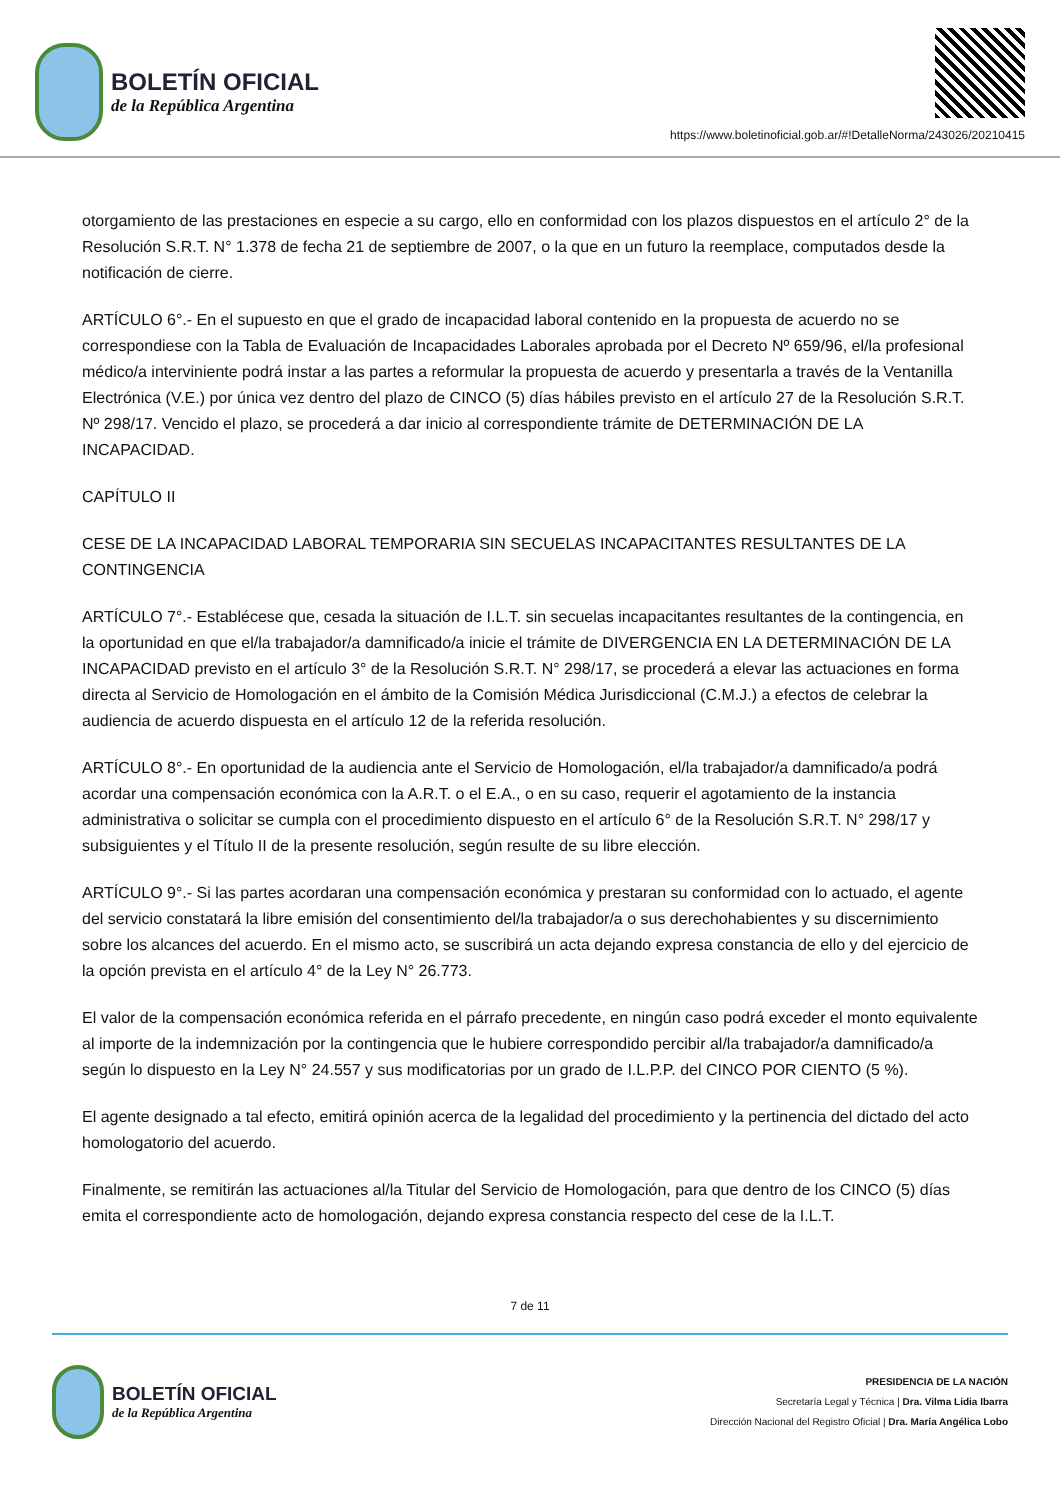BOLETÍN OFICIAL
de la República Argentina
https://www.boletinoficial.gob.ar/#!DetalleNorma/243026/20210415
otorgamiento de las prestaciones en especie a su cargo, ello en conformidad con los plazos dispuestos en el artículo 2° de la Resolución S.R.T. N° 1.378 de fecha 21 de septiembre de 2007, o la que en un futuro la reemplace, computados desde la notificación de cierre.
ARTÍCULO 6°.- En el supuesto en que el grado de incapacidad laboral contenido en la propuesta de acuerdo no se correspondiese con la Tabla de Evaluación de Incapacidades Laborales aprobada por el Decreto Nº 659/96, el/la profesional médico/a interviniente podrá instar a las partes a reformular la propuesta de acuerdo y presentarla a través de la Ventanilla Electrónica (V.E.) por única vez dentro del plazo de CINCO (5) días hábiles previsto en el artículo 27 de la Resolución S.R.T. Nº 298/17. Vencido el plazo, se procederá a dar inicio al correspondiente trámite de DETERMINACIÓN DE LA INCAPACIDAD.
CAPÍTULO II
CESE DE LA INCAPACIDAD LABORAL TEMPORARIA SIN SECUELAS INCAPACITANTES RESULTANTES DE LA CONTINGENCIA
ARTÍCULO 7°.- Establécese que, cesada la situación de I.L.T. sin secuelas incapacitantes resultantes de la contingencia, en la oportunidad en que el/la trabajador/a damnificado/a inicie el trámite de DIVERGENCIA EN LA DETERMINACIÓN DE LA INCAPACIDAD previsto en el artículo 3° de la Resolución S.R.T. N° 298/17, se procederá a elevar las actuaciones en forma directa al Servicio de Homologación en el ámbito de la Comisión Médica Jurisdiccional (C.M.J.) a efectos de celebrar la audiencia de acuerdo dispuesta en el artículo 12 de la referida resolución.
ARTÍCULO 8°.- En oportunidad de la audiencia ante el Servicio de Homologación, el/la trabajador/a damnificado/a podrá acordar una compensación económica con la A.R.T. o el E.A., o en su caso, requerir el agotamiento de la instancia administrativa o solicitar se cumpla con el procedimiento dispuesto en el artículo 6° de la Resolución S.R.T. N° 298/17 y subsiguientes y el Título II de la presente resolución, según resulte de su libre elección.
ARTÍCULO 9°.- Si las partes acordaran una compensación económica y prestaran su conformidad con lo actuado, el agente del servicio constatará la libre emisión del consentimiento del/la trabajador/a o sus derechohabientes y su discernimiento sobre los alcances del acuerdo. En el mismo acto, se suscribirá un acta dejando expresa constancia de ello y del ejercicio de la opción prevista en el artículo 4° de la Ley N° 26.773.
El valor de la compensación económica referida en el párrafo precedente, en ningún caso podrá exceder el monto equivalente al importe de la indemnización por la contingencia que le hubiere correspondido percibir al/la trabajador/a damnificado/a según lo dispuesto en la Ley N° 24.557 y sus modificatorias por un grado de I.L.P.P. del CINCO POR CIENTO (5 %).
El agente designado a tal efecto, emitirá opinión acerca de la legalidad del procedimiento y la pertinencia del dictado del acto homologatorio del acuerdo.
Finalmente, se remitirán las actuaciones al/la Titular del Servicio de Homologación, para que dentro de los CINCO (5) días emita el correspondiente acto de homologación, dejando expresa constancia respecto del cese de la I.L.T.
7 de 11
BOLETÍN OFICIAL
de la República Argentina
PRESIDENCIA DE LA NACIÓN
Secretaría Legal y Técnica | Dra. Vilma Lidia Ibarra
Dirección Nacional del Registro Oficial | Dra. María Angélica Lobo